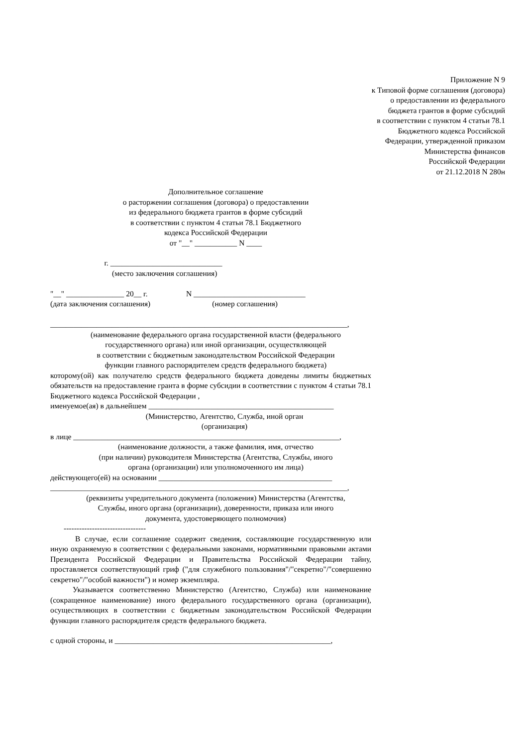Приложение N 9
к Типовой форме соглашения (договора)
о предоставлении из федерального
бюджета грантов в форме субсидий
в соответствии с пунктом 4 статьи 78.1
Бюджетного кодекса Российской
Федерации, утвержденной приказом
Министерства финансов
Российской Федерации
от 21.12.2018 N 280н
Дополнительное соглашение
о расторжении соглашения (договора) о предоставлении
из федерального бюджета грантов в форме субсидий
в соответствии с пунктом 4 статьи 78.1 Бюджетного
кодекса Российской Федерации
от "__" ___________ N ____
                            г. _____________________________
                                (место заключения соглашения)

"__" _______________ 20__ г.                    N _____________________________
(дата заключения соглашения)                                (номер соглашения)

_____________________________________________________________________________,
(наименование федерального органа государственной власти (федерального
государственного органа) или иной организации, осуществляющей
в соответствии с бюджетным законодательством Российской Федерации
функции главного распорядителем средств федерального бюджета)
которому(ой) как получателю средств федерального бюджета доведены лимиты бюджетных обязательств на предоставление гранта в форме субсидии в соответствии с пунктом 4 статьи 78.1 Бюджетного кодекса Российской Федерации ,
именуемое(ая) в дальнейшем ________________________________________________
(Министерство, Агентство, Служба, иной орган
(организация)
в лице _____________________________________________________________________,
(наименование должности, а также фамилия, имя, отчество
(при наличии) руководителя Министерства (Агентства, Службы, иного
органа (организации) или уполномоченного им лица)
действующего(ей) на основании _____________________________________________
_____________________________________________________________________________,
(реквизиты учредительного документа (положения) Министерства (Агентства,
Службы, иного органа (организации), доверенности, приказа или иного
документа, удостоверяющего полномочия)
--------------------------------
В случае, если соглашение содержит сведения, составляющие государственную или иную охраняемую в соответствии с федеральными законами, нормативными правовыми актами Президента Российской Федерации и Правительства Российской Федерации тайну, проставляется соответствующий гриф ("для служебного пользования"/"секретно"/"совершенно секретно"/"особой важности") и номер экземпляра.
Указывается соответственно Министерство (Агентство, Служба) или наименование (сокращенное наименование) иного федерального государственного органа (организации), осуществляющих в соответствии с бюджетным законодательством Российской Федерации функции главного распорядителя средств федерального бюджета.
с одной стороны, и ________________________________________________________,